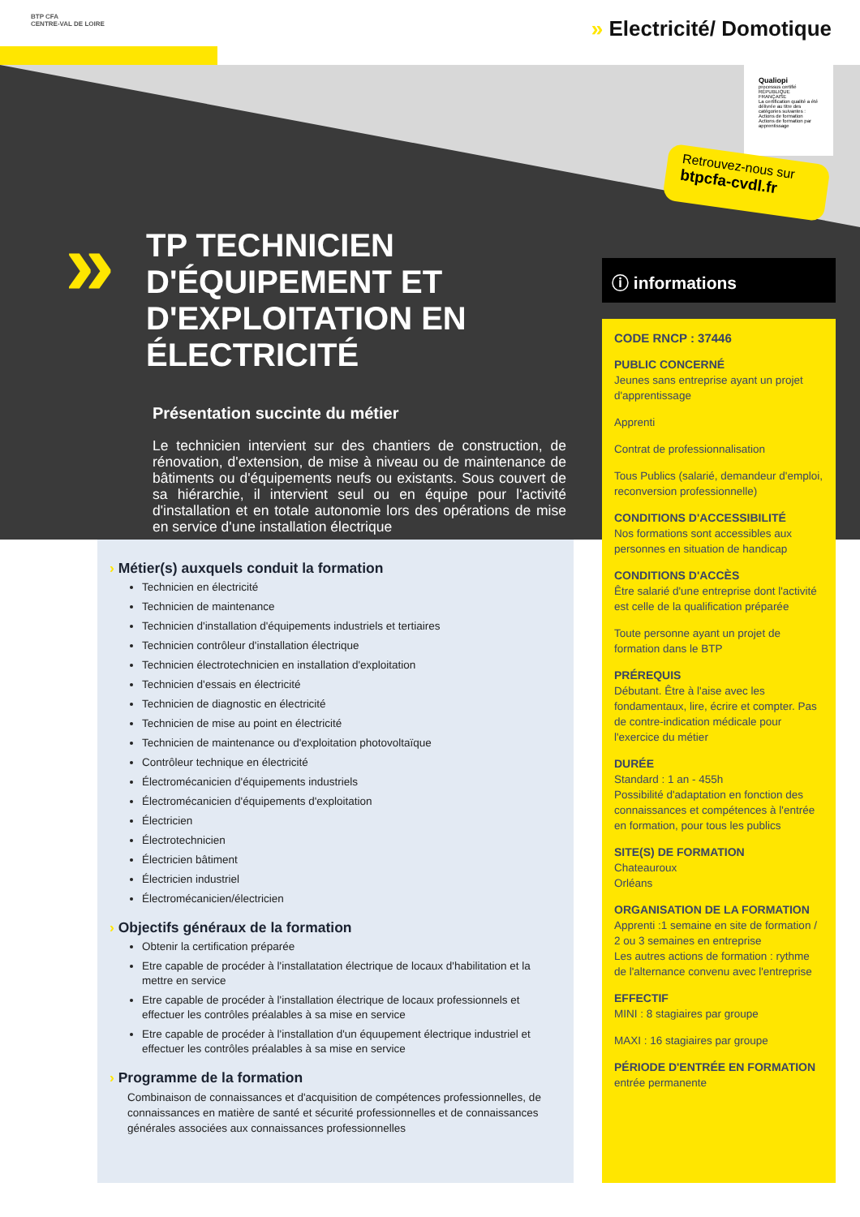BTP CFA
CENTRE-VAL DE LOIRE
» Electricité/ Domotique
»
TP TECHNICIEN
D'ÉQUIPEMENT ET
D'EXPLOITATION EN
ÉLECTRICITÉ
Présentation succinte du métier
Le technicien intervient sur des chantiers de construction, de rénovation, d'extension, de mise à niveau ou de maintenance de bâtiments ou d'équipements neufs ou existants. Sous couvert de sa hiérarchie, il intervient seul ou en équipe pour l'activité d'installation et en totale autonomie lors des opérations de mise en service d'une installation électrique
Qualiopi
processus certifié
RÉPUBLIQUE FRANÇAISE
La certification qualité a été délivrée au titre des catégories suivantes :
Actions de formation
Actions de formation par apprentissage
Retrouvez-nous sur
btpcfa-cvdl.fr
ⓘ informations
CODE RNCP : 37446
PUBLIC CONCERNÉ
Jeunes sans entreprise ayant un projet d'apprentissage
Apprenti
Contrat de professionnalisation
Tous Publics (salarié, demandeur d'emploi, reconversion professionnelle)
CONDITIONS D'ACCESSIBILITÉ
Nos formations sont accessibles aux personnes en situation de handicap
CONDITIONS D'ACCÈS
Être salarié d'une entreprise dont l'activité est celle de la qualification préparée
Toute personne ayant un projet de formation dans le BTP
PRÉREQUIS
Débutant. Être à l'aise avec les fondamentaux, lire, écrire et compter. Pas de contre-indication médicale pour l'exercice du métier
DURÉE
Standard : 1 an - 455h
Possibilité d'adaptation en fonction des connaissances et compétences à l'entrée en formation, pour tous les publics
SITE(S) DE FORMATION
Chateauroux
Orléans
ORGANISATION DE LA FORMATION
Apprenti :1 semaine en site de formation / 2 ou 3 semaines en entreprise
Les autres actions de formation : rythme de l'alternance convenu avec l'entreprise
EFFECTIF
MINI : 8 stagiaires par groupe
MAXI : 16 stagiaires par groupe
PÉRIODE D'ENTRÉE EN FORMATION
entrée permanente
› Métier(s) auxquels conduit la formation
Technicien en électricité
Technicien de maintenance
Technicien d'installation d'équipements industriels et tertiaires
Technicien contrôleur d'installation électrique
Technicien électrotechnicien en installation d'exploitation
Technicien d'essais en électricité
Technicien de diagnostic en électricité
Technicien de mise au point en électricité
Technicien de maintenance ou d'exploitation photovoltaïque
Contrôleur technique en électricité
Électromécanicien d'équipements industriels
Électromécanicien d'équipements d'exploitation
Électricien
Électrotechnicien
Électricien bâtiment
Électricien industriel
Électromécanicien/électricien
› Objectifs généraux de la formation
Obtenir la certification préparée
Etre capable de procéder à l'installatation électrique de locaux d'habilitation et la mettre en service
Etre capable de procéder à l'installation électrique de locaux professionnels et effectuer les contrôles préalables à sa mise en service
Etre capable de procéder à l'installation d'un équupement électrique industriel et effectuer les contrôles préalables à sa mise en service
› Programme de la formation
Combinaison de connaissances et d'acquisition de compétences professionnelles, de connaissances en matière de santé et sécurité professionnelles et de connaissances générales associées aux connaissances professionnelles